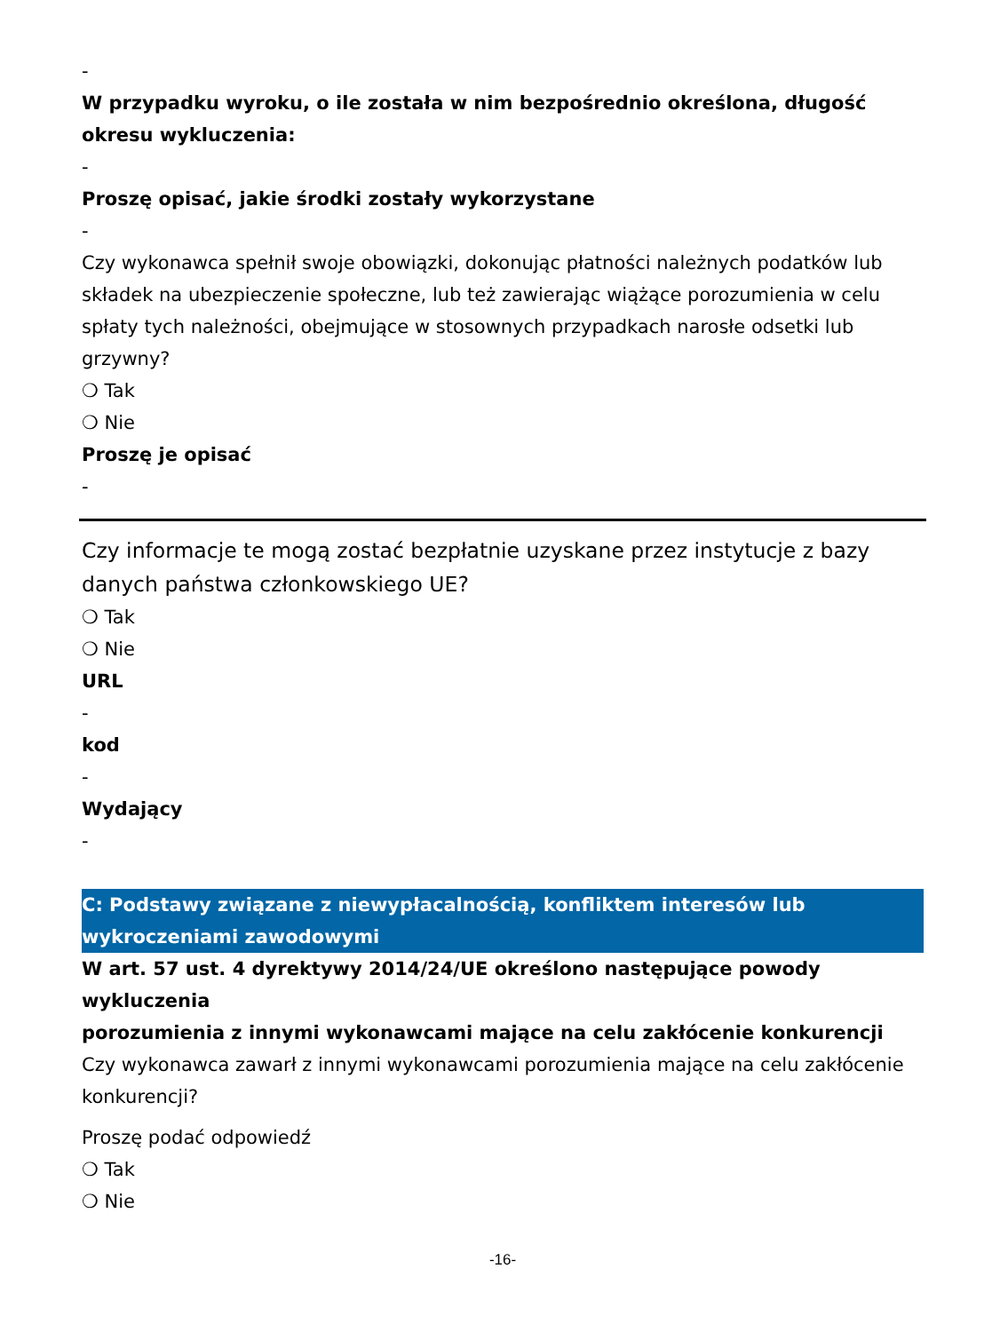-
W przypadku wyroku, o ile została w nim bezpośrednio określona, długość okresu wykluczenia:
-
Proszę opisać, jakie środki zostały wykorzystane
-
Czy wykonawca spełnił swoje obowiązki, dokonując płatności należnych podatków lub składek na ubezpieczenie społeczne, lub też zawierając wiążące porozumienia w celu spłaty tych należności, obejmujące w stosownych przypadkach narosłe odsetki lub grzywny?
❍ Tak
❍ Nie
Proszę je opisać
-
Czy informacje te mogą zostać bezpłatnie uzyskane przez instytucje z bazy danych państwa członkowskiego UE?
❍ Tak
❍ Nie
URL
-
kod
-
Wydający
-
C: Podstawy związane z niewypłacalnością, konfliktem interesów lub wykroczeniami zawodowymi
W art. 57 ust. 4 dyrektywy 2014/24/UE określono następujące powody wykluczenia
porozumienia z innymi wykonawcami mające na celu zakłócenie konkurencji
Czy wykonawca zawarł z innymi wykonawcami porozumienia mające na celu zakłócenie konkurencji?
Proszę podać odpowiedź
❍ Tak
❍ Nie
-16-